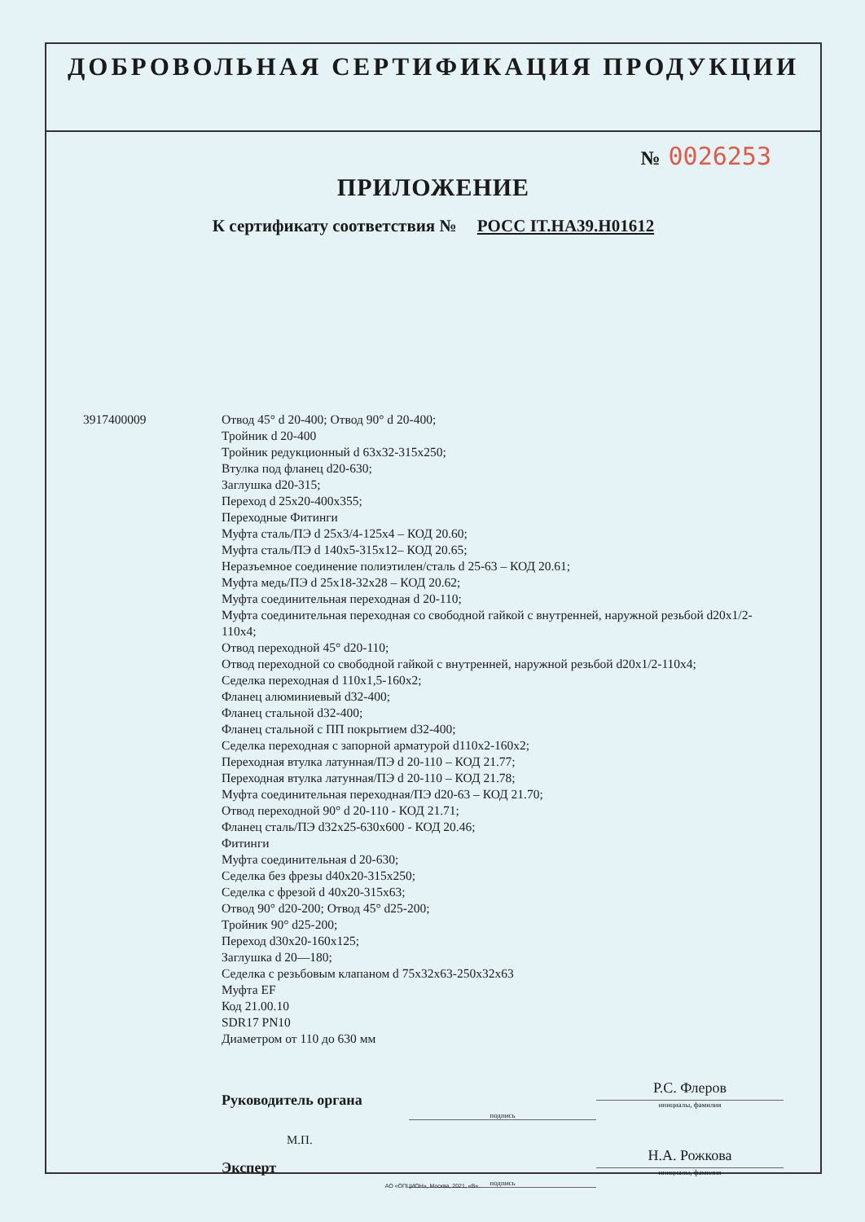ДОБРОВОЛЬНАЯ СЕРТИФИКАЦИЯ ПРОДУКЦИИ
№ 0026253
ПРИЛОЖЕНИЕ
К сертификату соответствия № РОСС IT.HA39.H01612
3917400009 Отвод 45° d 20-400; Отвод 90° d 20-400;
Тройник d 20-400
Тройник редукционный d 63x32-315x250;
Втулка под фланец d20-630;
Заглушка d20-315;
Переход d 25x20-400x355;
Переходные Фитинги
Муфта сталь/ПЭ d 25x3/4-125x4 – КОД 20.60;
Муфта сталь/ПЭ d 140x5-315x12– КОД 20.65;
Неразъемное соединение полиэтилен/сталь d 25-63 – КОД 20.61;
Муфта медь/ПЭ d 25x18-32x28 – КОД 20.62;
Муфта соединительная переходная d 20-110;
Муфта соединительная переходная со свободной гайкой с внутренней, наружной резьбой d20x1/2-110x4;
Отвод переходной 45° d20-110;
Отвод переходной со свободной гайкой с внутренней, наружной резьбой d20x1/2-110x4;
Седелка переходная d 110x1,5-160x2;
Фланец алюминиевый d32-400;
Фланец стальной d32-400;
Фланец стальной с ПП покрытием d32-400;
Седелка переходная с запорной арматурой d110x2-160x2;
Переходная втулка латунная/ПЭ d 20-110 – КОД 21.77;
Переходная втулка латунная/ПЭ d 20-110 – КОД 21.78;
Муфта соединительная переходная/ПЭ d20-63 – КОД 21.70;
Отвод переходной 90° d 20-110 - КОД 21.71;
Фланец сталь/ПЭ d32x25-630x600 - КОД 20.46;
Фитинги
Муфта соединительная d 20-630;
Седелка без фрезы d40x20-315x250;
Седелка с фрезой d 40x20-315x63;
Отвод 90° d20-200; Отвод 45° d25-200;
Тройник 90° d25-200;
Переход d30x20-160x125;
Заглушка d 20—180;
Седелка с резьбовым клапаном d 75x32x63-250x32x63
Муфта EF
Код 21.00.10
SDR17 PN10
Диаметром от 110 до 630 мм
Руководитель органа
подпись
Р.С. Флеров
инициалы, фамилия
М.П.
Эксперт
подпись
Н.А. Рожкова
инициалы, фамилия
АО «ОПЦИОН», Москва, 2021, «В».